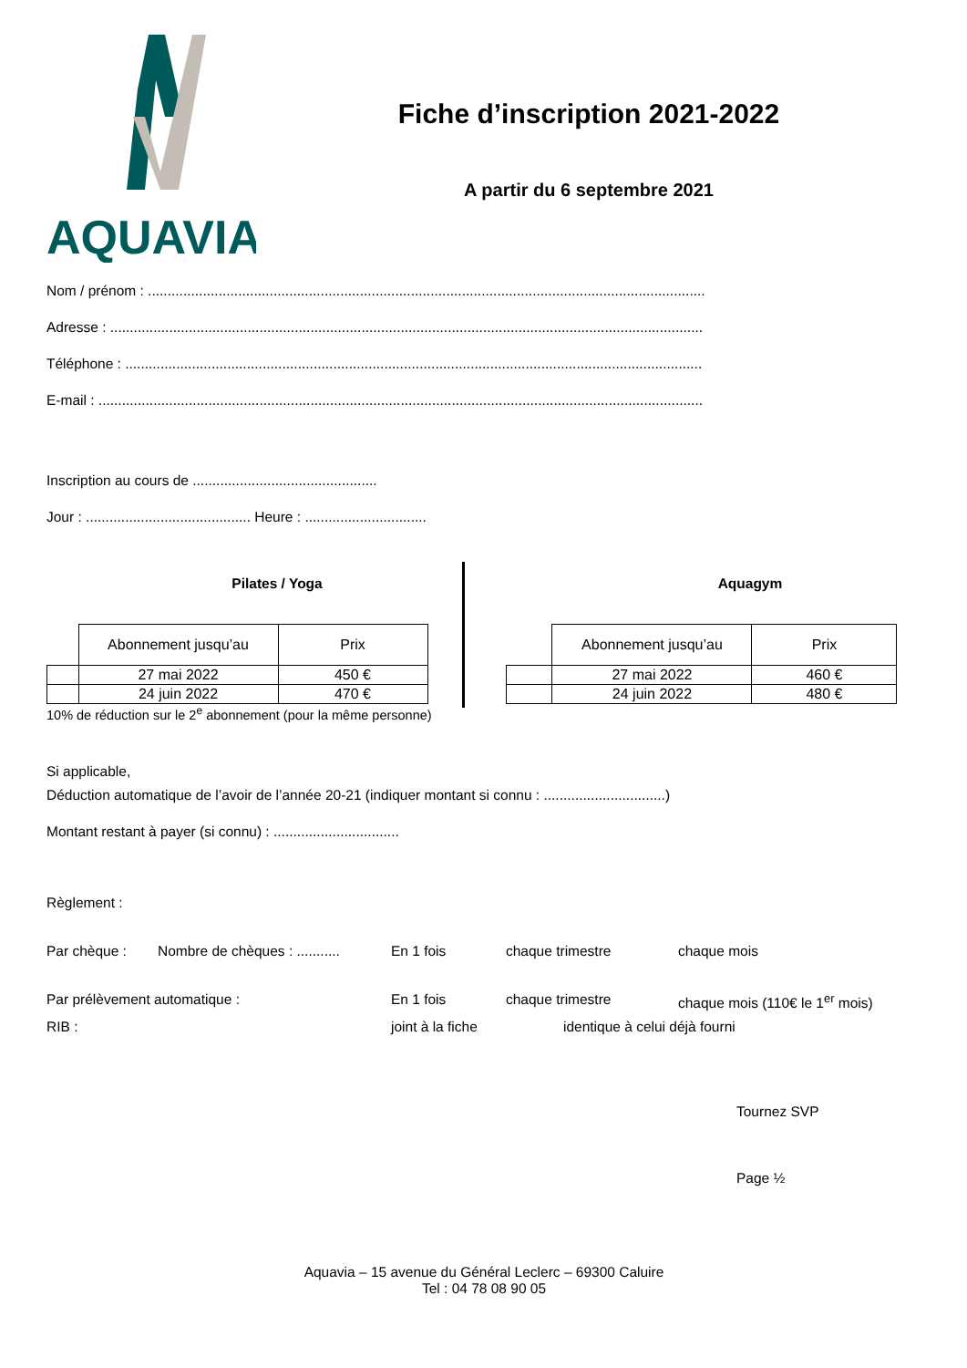AQUAVIA
Fiche d’inscription 2021-2022
A partir du 6 septembre 2021
Nom / prénom : ..............................................................................................................................................
Adresse : .......................................................................................................................................................
Téléphone : ...................................................................................................................................................
E-mail : ..........................................................................................................................................................
Inscription au cours de ...............................................
Jour : .......................................... Heure : ...............................
Pilates / Yoga
| | Abonnement jusqu’au | Prix |
| --- | --- | --- |
| | 27 mai 2022 | 450 € |
| | 24 juin 2022 | 470 € |
10% de réduction sur le 2<sup>e</sup> abonnement (pour la même personne)
Aquagym
| | Abonnement jusqu’au | Prix |
| --- | --- | --- |
| | 27 mai 2022 | 460 € |
| | 24 juin 2022 | 480 € |
Si applicable,
Déduction automatique de l’avoir de l’année 20-21 (indiquer montant si connu : ...............................)
Montant restant à payer (si connu) : ................................
Règlement :
Par chèque : Nombre de chèques : ........... En 1 fois chaque trimestre chaque mois
Par prélèvement automatique : En 1 fois chaque trimestre chaque mois (110€ le 1<sup>er</sup> mois)
RIB : joint à la fiche identique à celui déjà fourni
Tournez SVP
Page ½
Aquavia – 15 avenue du Général Leclerc – 69300 Caluire
Tel : 04 78 08 90 05